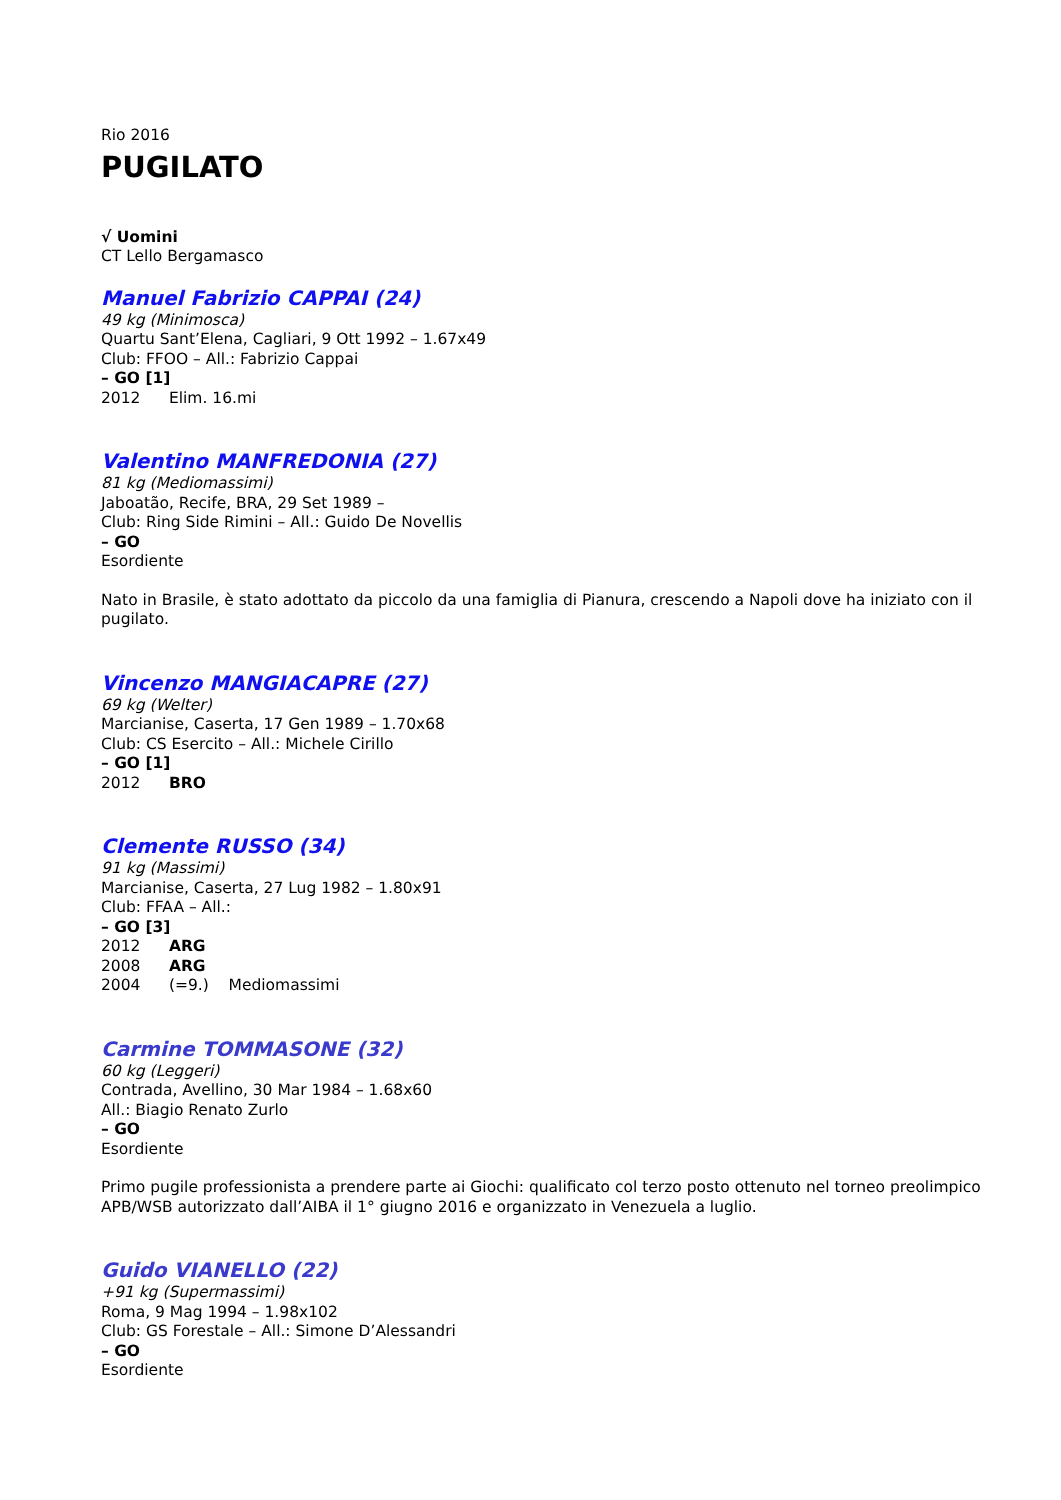Rio 2016
PUGILATO
√ Uomini
CT Lello Bergamasco
Manuel Fabrizio CAPPAI (24)
49 kg (Minimosca)
Quartu Sant’Elena, Cagliari, 9 Ott 1992 – 1.67x49
Club: FFOO – All.: Fabrizio Cappai
– GO [1]
2012 Elim. 16.mi
Valentino MANFREDONIA (27)
81 kg (Mediomassimi)
Jaboatão, Recife, BRA, 29 Set 1989 –
Club: Ring Side Rimini – All.: Guido De Novellis
– GO
Esordiente
Nato in Brasile, è stato adottato da piccolo da una famiglia di Pianura, crescendo a Napoli dove ha iniziato con il pugilato.
Vincenzo MANGIACAPRE (27)
69 kg (Welter)
Marcianise, Caserta, 17 Gen 1989 – 1.70x68
Club: CS Esercito – All.: Michele Cirillo
– GO [1]
2012 BRO
Clemente RUSSO (34)
91 kg (Massimi)
Marcianise, Caserta, 27 Lug 1982 – 1.80x91
Club: FFAA – All.:
– GO [3]
2012 ARG
2008 ARG
2004 (=9.) Mediomassimi
Carmine TOMMASONE (32)
60 kg (Leggeri)
Contrada, Avellino, 30 Mar 1984 – 1.68x60
All.: Biagio Renato Zurlo
– GO
Esordiente
Primo pugile professionista a prendere parte ai Giochi: qualificato col terzo posto ottenuto nel torneo preolimpico APB/WSB autorizzato dall’AIBA il 1° giugno 2016 e organizzato in Venezuela a luglio.
Guido VIANELLO (22)
+91 kg (Supermassimi)
Roma, 9 Mag 1994 – 1.98x102
Club: GS Forestale – All.: Simone D’Alessandri
– GO
Esordiente